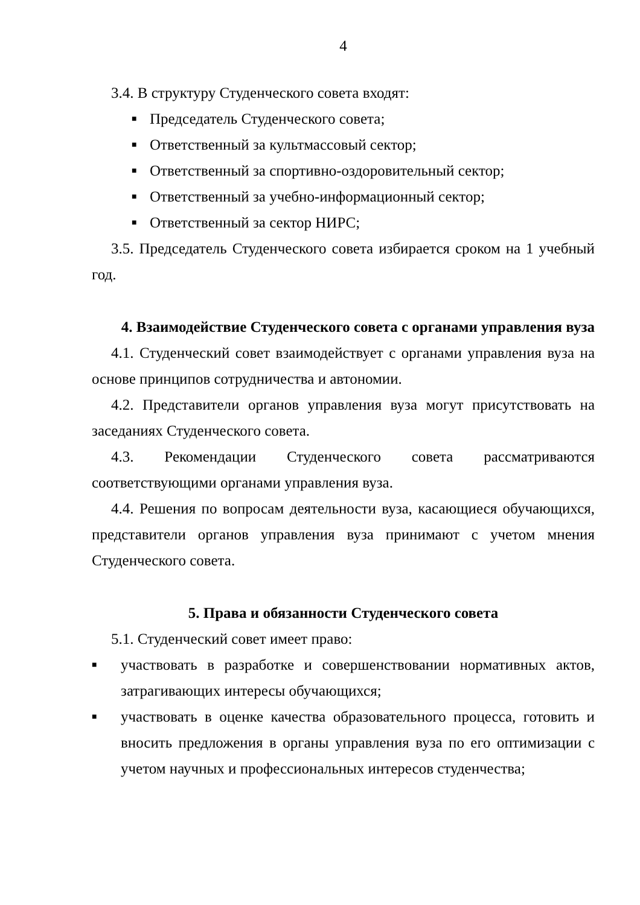4
3.4. В структуру Студенческого совета входят:
■ Председатель Студенческого совета;
■ Ответственный за культмассовый сектор;
■ Ответственный за спортивно-оздоровительный сектор;
■ Ответственный за учебно-информационный сектор;
■ Ответственный за сектор НИРС;
3.5. Председатель Студенческого совета избирается сроком на 1 учебный год.
4. Взаимодействие Студенческого совета с органами управления вуза
4.1. Студенческий совет взаимодействует с органами управления вуза на основе принципов сотрудничества и автономии.
4.2. Представители органов управления вуза могут присутствовать на заседаниях Студенческого совета.
4.3. Рекомендации Студенческого совета рассматриваются соответствующими органами управления вуза.
4.4. Решения по вопросам деятельности вуза, касающиеся обучающихся, представители органов управления вуза принимают с учетом мнения Студенческого совета.
5. Права и обязанности Студенческого совета
5.1. Студенческий совет имеет право:
■ участвовать в разработке и совершенствовании нормативных актов, затрагивающих интересы обучающихся;
■ участвовать в оценке качества образовательного процесса, готовить и вносить предложения в органы управления вуза по его оптимизации с учетом научных и профессиональных интересов студенчества;